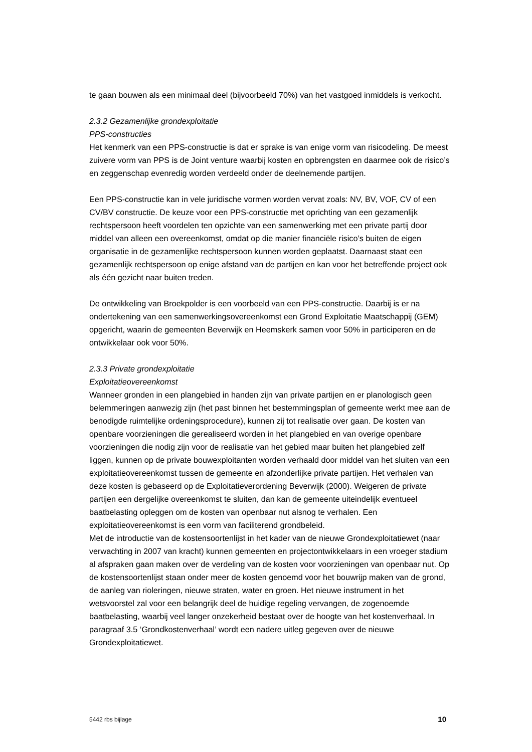te gaan bouwen als een minimaal deel (bijvoorbeeld 70%) van het vastgoed inmiddels is verkocht.
2.3.2 Gezamenlijke grondexploitatie
PPS-constructies
Het kenmerk van een PPS-constructie is dat er sprake is van enige vorm van risicodeling. De meest zuivere vorm van PPS is de Joint venture waarbij kosten en opbrengsten en daarmee ook de risico’s en zeggenschap evenredig worden verdeeld onder de deelnemende partijen.
Een PPS-constructie kan in vele juridische vormen worden vervat zoals: NV, BV, VOF, CV of een CV/BV constructie. De keuze voor een PPS-constructie met oprichting van een gezamenlijk rechtspersoon heeft voordelen ten opzichte van een samenwerking met een private partij door middel van alleen een overeenkomst, omdat op die manier financiële risico’s buiten de eigen organisatie in de gezamenlijke rechtspersoon kunnen worden geplaatst. Daarnaast staat een gezamenlijk rechtspersoon op enige afstand van de partijen en kan voor het betreffende project ook als één gezicht naar buiten treden.
De ontwikkeling van Broekpolder is een voorbeeld van een PPS-constructie. Daarbij is er na ondertekening van een samenwerkingsovereenkomst een Grond Exploitatie Maatschappij (GEM) opgericht, waarin de gemeenten Beverwijk en Heemskerk samen voor 50% in participeren en de ontwikkelaar ook voor 50%.
2.3.3 Private grondexploitatie
Exploitatieovereenkomst
Wanneer gronden in een plangebied in handen zijn van private partijen en er planologisch geen belemmeringen aanwezig zijn (het past binnen het bestemmingsplan of gemeente werkt mee aan de benodigde ruimtelijke ordeningsprocedure), kunnen zij tot realisatie over gaan. De kosten van openbare voorzieningen die gerealiseerd worden in het plangebied en van overige openbare voorzieningen die nodig zijn voor de realisatie van het gebied maar buiten het plangebied zelf liggen, kunnen op de private bouwexploitanten worden verhaald door middel van het sluiten van een exploitatieovereenkomst tussen de gemeente en afzonderlijke private partijen. Het verhalen van deze kosten is gebaseerd op de Exploitatieverordening Beverwijk (2000). Weigeren de private partijen een dergelijke overeenkomst te sluiten, dan kan de gemeente uiteindelijk eventueel baatbelasting opleggen om de kosten van openbaar nut alsnog te verhalen. Een exploitatieovereenkomst is een vorm van faciliterend grondbeleid.
Met de introductie van de kostensoortenlijst in het kader van de nieuwe Grondexploitatiewet (naar verwachting in 2007 van kracht) kunnen gemeenten en projectontwikkelaars in een vroeger stadium al afspraken gaan maken over de verdeling van de kosten voor voorzieningen van openbaar nut. Op de kostensoortenlijst staan onder meer de kosten genoemd voor het bouwrijp maken van de grond, de aanleg van rioleringen, nieuwe straten, water en groen. Het nieuwe instrument in het wetsvoorstel zal voor een belangrijk deel de huidige regeling vervangen, de zogenoemde baatbelasting, waarbij veel langer onzekerheid bestaat over de hoogte van het kostenverhaal. In paragraaf 3.5 ‘Grondkostenverhaal’ wordt een nadere uitleg gegeven over de nieuwe Grondexploitatiewet.
5442 rbs bijlage 10